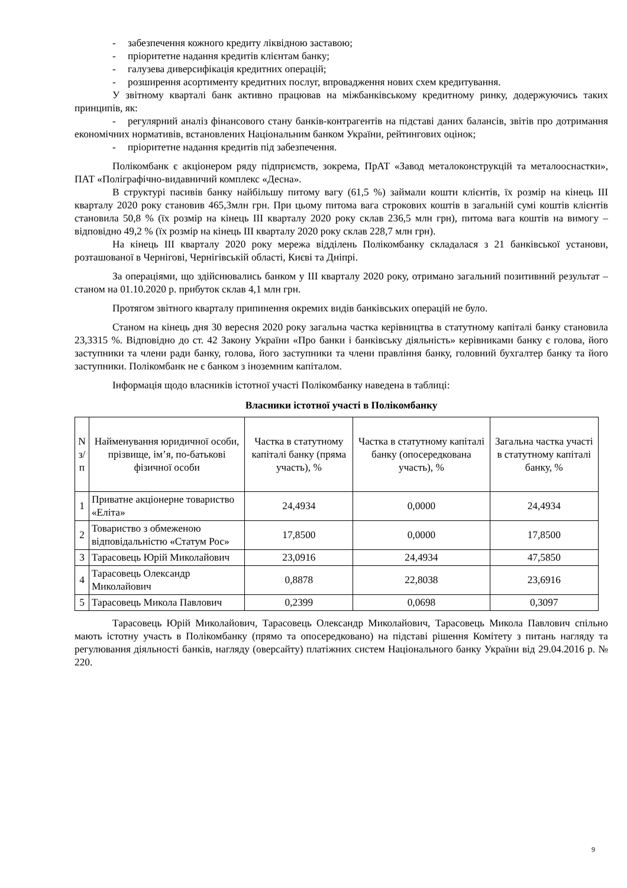- забезпечення кожного кредиту ліквідною заставою;
- пріоритетне надання кредитів клієнтам банку;
- галузева диверсифікація кредитних операцій;
- розширення асортименту кредитних послуг, впровадження нових схем кредитування.
У звітному кварталі банк активно працював на міжбанківському кредитному ринку, додержуючись таких принципів, як:
- регулярний аналіз фінансового стану банків-контрагентів на підставі даних балансів, звітів про дотримання економічних нормативів, встановлених Національним банком України, рейтингових оцінок;
- пріоритетне надання кредитів під забезпечення.
Полікомбанк є акціонером ряду підприємств, зокрема, ПрАТ «Завод металоконструкцій та металооснастки», ПАТ «Поліграфічно-видавничий комплекс «Десна».
В структурі пасивів банку найбільшу питому вагу (61,5 %) займали кошти клієнтів, їх розмір на кінець ІІІ кварталу 2020 року становив 465,3млн грн. При цьому питома вага строкових коштів в загальній сумі коштів клієнтів становила 50,8 % (їх розмір на кінець ІІІ кварталу 2020 року склав 236,5 млн грн), питома вага коштів на вимогу – відповідно 49,2 % (їх розмір на кінець ІІІ кварталу 2020 року склав 228,7 млн грн).
На кінець ІІІ кварталу 2020 року мережа відділень Полікомбанку складалася з 21 банківської установи, розташованої в Чернігові, Чернігівській області, Києві та Дніпрі.
За операціями, що здійснювались банком у ІІІ кварталу 2020 року, отримано загальний позитивний результат – станом на 01.10.2020 р. прибуток склав 4,1 млн грн.
Протягом звітного кварталу припинення окремих видів банківських операцій не було.
Станом на кінець дня 30 вересня 2020 року загальна частка керівництва в статутному капіталі банку становила 23,3315 %. Відповідно до ст. 42 Закону України «Про банки і банківську діяльність» керівниками банку є голова, його заступники та члени ради банку, голова, його заступники та члени правління банку, головний бухгалтер банку та його заступники. Полікомбанк не є банком з іноземним капіталом.
Інформація щодо власників істотної участі Полікомбанку наведена в таблиці:
Власники істотної участі в Полікомбанку
| N з/п | Найменування юридичної особи, прізвище, ім’я, по-батькові фізичної особи | Частка в статутному капіталі банку (пряма участь), % | Частка в статутному капіталі банку (опосередкована участь), % | Загальна частка участі в статутному капіталі банку, % |
| --- | --- | --- | --- | --- |
| 1 | Приватне акціонерне товариство «Еліта» | 24,4934 | 0,0000 | 24,4934 |
| 2 | Товариство з обмеженою відповідальністю «Статум Рос» | 17,8500 | 0,0000 | 17,8500 |
| 3 | Тарасовець Юрій Миколайович | 23,0916 | 24,4934 | 47,5850 |
| 4 | Тарасовець Олександр Миколайович | 0,8878 | 22,8038 | 23,6916 |
| 5 | Тарасовець Микола Павлович | 0,2399 | 0,0698 | 0,3097 |
Тарасовець Юрій Миколайович, Тарасовець Олександр Миколайович, Тарасовець Микола Павлович спільно мають істотну участь в Полікомбанку (прямо та опосередковано) на підставі рішення Комітету з питань нагляду та регулювання діяльності банків, нагляду (оверсайту) платіжних систем Національного банку України від 29.04.2016 р. № 220.
9